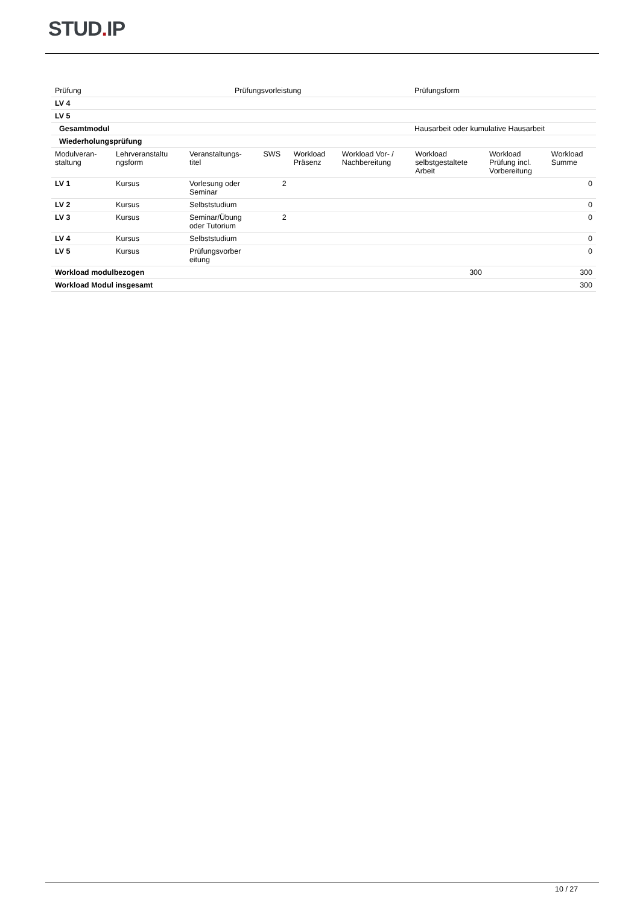STUD. IP
| Prüfung | Prüfungsvorleistung | Prüfungsform |
| --- | --- | --- |
| LV 4 | | |
| LV 5 | | |
| Gesamtmodul | | Hausarbeit oder kumulative Hausarbeit |
| Wiederholungsprüfung | | |
| Modulveran- staltung | Lehrveranstaltu ngsform | Veranstaltungs- titel | SWS | Workload Präsenz | Workload Vor- / Nachbereitung | Workload selbstgestaltete Arbeit | Workload Prüfung incl. Vorbereitung | Workload Summe |
| --- | --- | --- | --- | --- | --- | --- | --- | --- |
| LV 1 | Kursus | Vorlesung oder Seminar | 2 | | | | | 0 |
| LV 2 | Kursus | Selbststudium | | | | | | 0 |
| LV 3 | Kursus | Seminar/Übung oder Tutorium | 2 | | | | | 0 |
| LV 4 | Kursus | Selbststudium | | | | | | 0 |
| LV 5 | Kursus | Prüfungsvorber eitung | | | | | | 0 |
| Workload modulbezogen | | | | | | 300 | | 300 |
| Workload Modul insgesamt | | | | | | | | 300 |
10 / 27